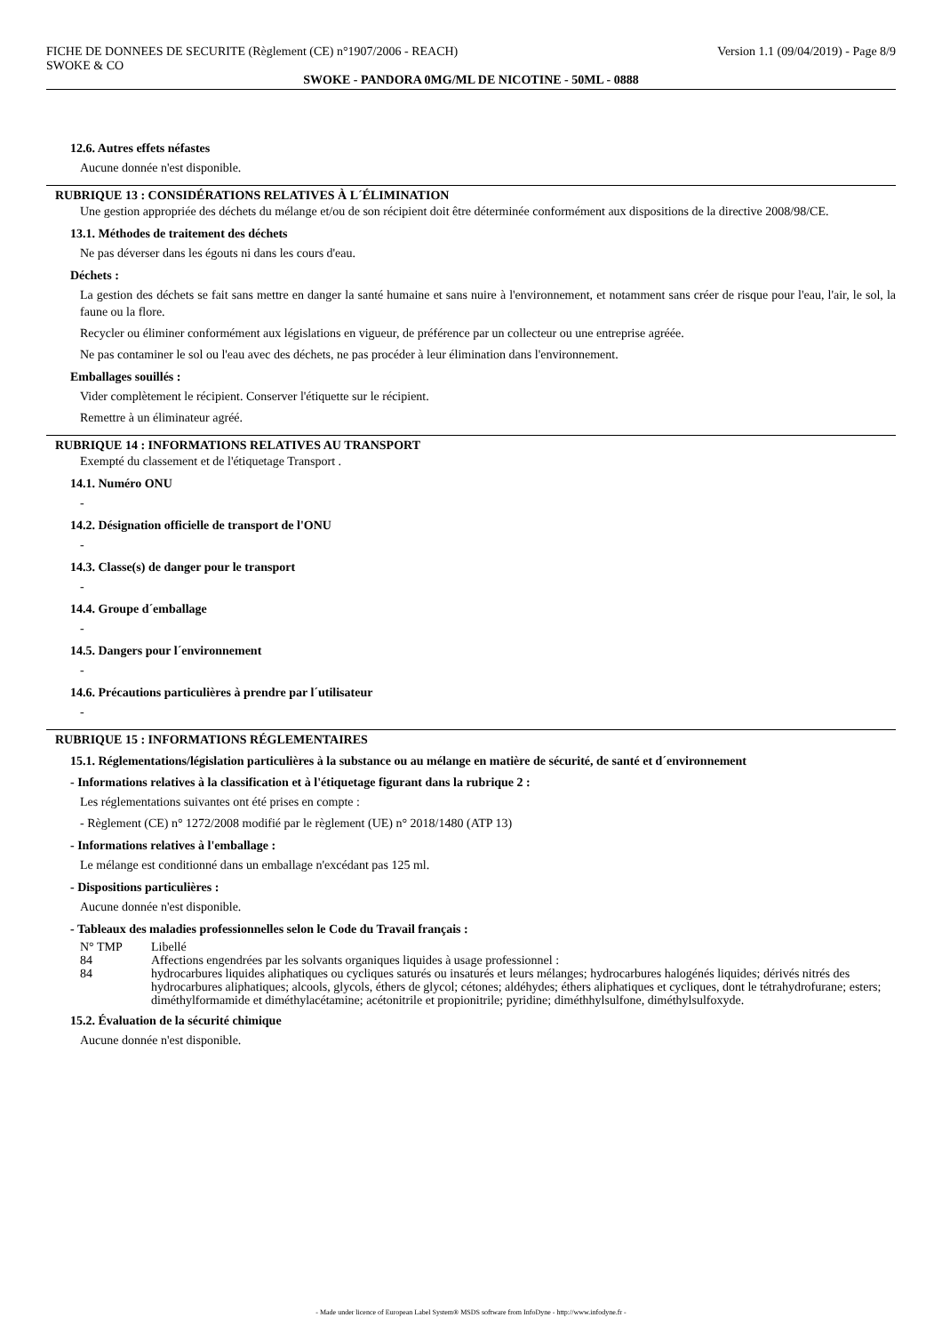FICHE DE DONNEES DE SECURITE (Règlement (CE) n°1907/2006 - REACH)
SWOKE & CO
Version 1.1 (09/04/2019) - Page 8/9
SWOKE - PANDORA 0MG/ML DE NICOTINE - 50ML - 0888
12.6. Autres effets néfastes
Aucune donnée n'est disponible.
RUBRIQUE 13 : CONSIDÉRATIONS RELATIVES À L´ÉLIMINATION
Une gestion appropriée des déchets du mélange et/ou de son récipient doit être déterminée conformément aux dispositions de la directive 2008/98/CE.
13.1. Méthodes de traitement des déchets
Ne pas déverser dans les égouts ni dans les cours d'eau.
Déchets :
La gestion des déchets se fait sans mettre en danger la santé humaine et sans nuire à l'environnement, et notamment sans créer de risque pour l'eau, l'air, le sol, la faune ou la flore.
Recycler ou éliminer conformément aux législations en vigueur, de préférence par un collecteur ou une entreprise agréée.
Ne pas contaminer le sol ou l'eau avec des déchets, ne pas procéder à leur élimination dans l'environnement.
Emballages souillés :
Vider complètement le récipient. Conserver l'étiquette sur le récipient.
Remettre à un éliminateur agréé.
RUBRIQUE 14 : INFORMATIONS RELATIVES AU TRANSPORT
Exempté du classement et de l'étiquetage Transport .
14.1. Numéro ONU
-
14.2. Désignation officielle de transport de l'ONU
-
14.3. Classe(s) de danger pour le transport
-
14.4. Groupe d´emballage
-
14.5. Dangers pour l´environnement
-
14.6. Précautions particulières à prendre par l´utilisateur
-
RUBRIQUE 15 : INFORMATIONS RÉGLEMENTAIRES
15.1. Réglementations/législation particulières à la substance ou au mélange en matière de sécurité, de santé et d´environnement
- Informations relatives à la classification et à l'étiquetage figurant dans la rubrique 2 :
Les réglementations suivantes ont été prises en compte :
- Règlement (CE) n° 1272/2008 modifié par le règlement (UE) n° 2018/1480 (ATP 13)
- Informations relatives à l'emballage :
Le mélange est conditionné dans un emballage n'excédant pas 125 ml.
- Dispositions particulières :
Aucune donnée n'est disponible.
- Tableaux des maladies professionnelles selon le Code du Travail français :
| N° TMP | Libellé |
| 84 | Affections engendrées par les solvants organiques liquides à usage professionnel : |
| 84 | hydrocarbures liquides aliphatiques ou cycliques saturés ou insaturés et leurs mélanges; hydrocarbures halogénés liquides; dérivés nitrés des hydrocarbures aliphatiques; alcools, glycols, éthers de glycol; cétones; aldéhydes; éthers aliphatiques et cycliques, dont le tétrahydrofurane; esters; diméthylformamide et diméthylacétamine; acétonitrile et propionitrile; pyridine; diméthhylsulfone, diméthylsulfoxyde. |
15.2. Évaluation de la sécurité chimique
Aucune donnée n'est disponible.
- Made under licence of European Label System® MSDS software from InfoDyne - http://www.infodyne.fr -